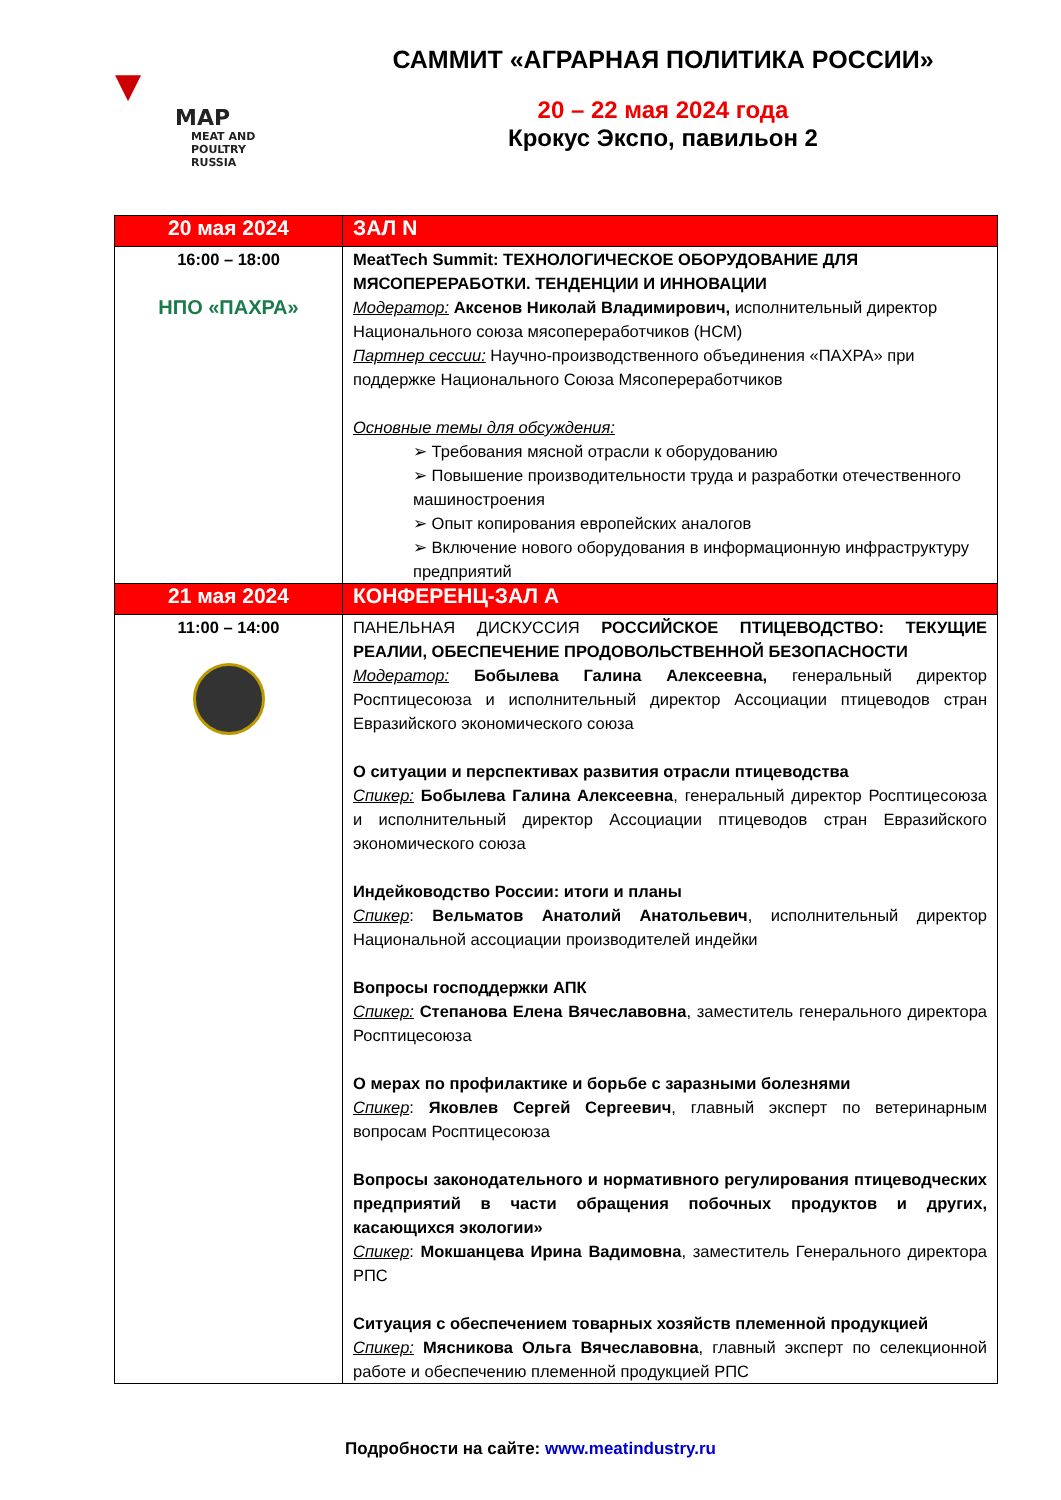▼
MAP
MEAT AND POULTRY
RUSSIA
САММИТ «АГРАРНАЯ ПОЛИТИКА РОССИИ»
20 – 22 мая 2024 года
Крокус Экспо, павильон 2
| 20 мая 2024 | ЗАЛ N |
| --- | --- |
| 16:00 – 18:00 НПО «ПАХРА» | MeatTech Summit: ТЕХНОЛОГИЧЕСКОЕ ОБОРУДОВАНИЕ ДЛЯ МЯСОПЕРЕРАБОТКИ. ТЕНДЕНЦИИ И ИННОВАЦИИ Модератор: Аксенов Николай Владимирович, исполнительный директор Национального союза мясопереработчиков (НСМ) Партнер сессии: Научно-производственного объединения «ПАХРА» при поддержке Национального Союза Мясопереработчиков Основные темы для обсуждения: ➢ Требования мясной отрасли к оборудованию ➢ Повышение производительности труда и разработки отечественного машиностроения ➢ Опыт копирования европейских аналогов ➢ Включение нового оборудования в информационную инфраструктуру предприятий |
| 21 мая 2024 | КОНФЕРЕНЦ-ЗАЛ А |
| 11:00 – 14:00 | ПАНЕЛЬНАЯ ДИСКУССИЯ РОССИЙСКОЕ ПТИЦЕВОДСТВО: ТЕКУЩИЕ РЕАЛИИ, ОБЕСПЕЧЕНИЕ ПРОДОВОЛЬСТВЕННОЙ БЕЗОПАСНОСТИ Модератор: Бобылева Галина Алексеевна, генеральный директор Росптицесоюза и исполнительный директор Ассоциации птицеводов стран Евразийского экономического союза О ситуации и перспективах развития отрасли птицеводства Спикер: Бобылева Галина Алексеевна , генеральный директор Росптицесоюза и исполнительный директор Ассоциации птицеводов стран Евразийского экономического союза Индейководство России: итоги и планы Спикер : Вельматов Анатолий Анатольевич , исполнительный директор Национальной ассоциации производителей индейки Вопросы господдержки АПК Спикер: Степанова Елена Вячеславовна , заместитель генерального директора Росптицесоюза О мерах по профилактике и борьбе с заразными болезнями Спикер : Яковлев Сергей Сергеевич , главный эксперт по ветеринарным вопросам Росптицесоюза Вопросы законодательного и нормативного регулирования птицеводческих предприятий в части обращения побочных продуктов и других, касающихся экологии» Спикер : Мокшанцева Ирина Вадимовна , заместитель Генерального директора РПС Ситуация с обеспечением товарных хозяйств племенной продукцией Спикер: Мясникова Ольга Вячеславовна , главный эксперт по селекционной работе и обеспечению племенной продукцией РПС |
Подробности на сайте: www.meatindustry.ru